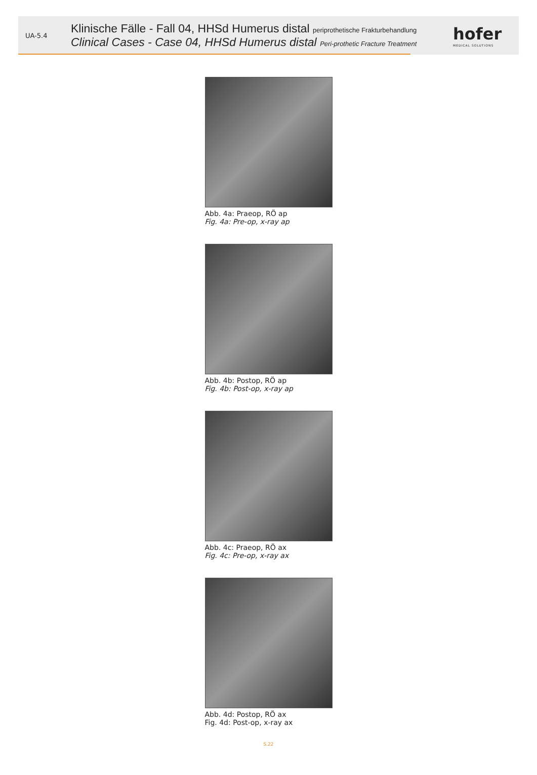UA-5.4
Klinische Fälle - Fall 04, HHSd Humerus distal periprothetische Frakturbehandlung
Clinical Cases - Case 04, HHSd Humerus distal Peri-prothetic Fracture Treatment
hofer
MEDICAL SOLUTIONS
Abb. 4a: Praeop, RÖ ap
Fig. 4a: Pre-op, x-ray ap
Abb. 4b: Postop, RÖ ap
Fig. 4b: Post-op, x-ray ap
Abb. 4c: Praeop, RÖ ax
Fig. 4c: Pre-op, x-ray ax
Abb. 4d: Postop, RÖ ax
Fig. 4d: Post-op, x-ray ax
S.22